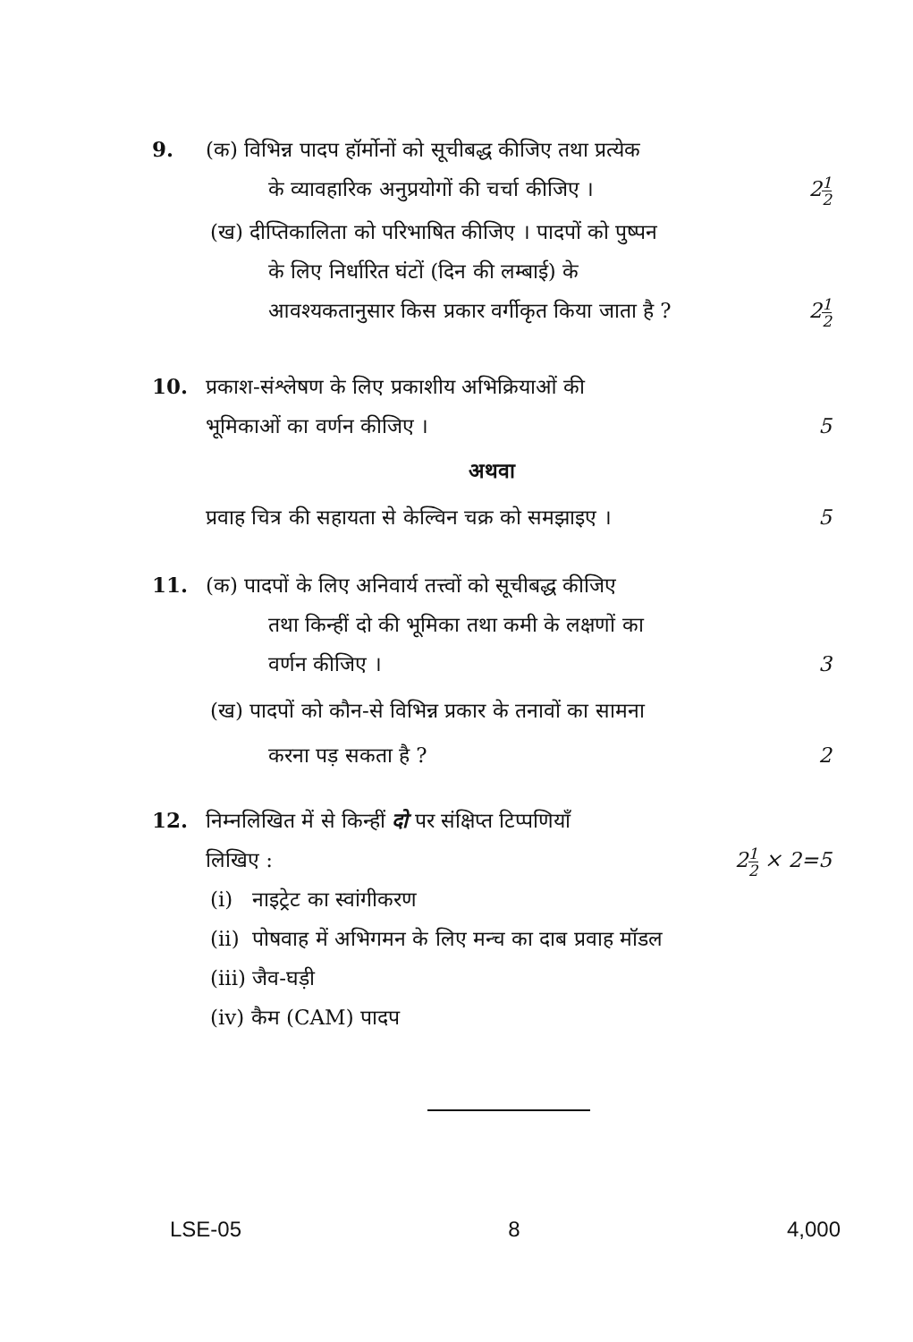9. (क) विभिन्न पादप हॉर्मोनों को सूचीबद्ध कीजिए तथा प्रत्येक
के व्यावहारिक अनुप्रयोगों की चर्चा कीजिए । 21 2
(ख) दीप्तिकालिता को परिभाषित कीजिए । पादपों को पुष्पन
के लिए निर्धारित घंटों (दिन की लम्बाई) के
आवश्यकतानुसार किस प्रकार वर्गीकृत किया जाता है ? 21 2
10. प्रकाश-संश्लेषण के लिए प्रकाशीय अभिक्रियाओं की
भूमिकाओं का वर्णन कीजिए । 5
अथवा
प्रवाह चित्र की सहायता से केल्विन चक्र को समझाइए । 5
11. (क) पादपों के लिए अनिवार्य तत्त्वों को सूचीबद्ध कीजिए
तथा किन्हीं दो की भूमिका तथा कमी के लक्षणों का
वर्णन कीजिए । 3
(ख) पादपों को कौन-से विभिन्न प्रकार के तनावों का सामना
करना पड़ सकता है ? 2
12. निम्नलिखित में से किन्हीं दो पर संक्षिप्त टिप्पणियाँ
लिखिए : 21 2 × 2=5
(i) नाइट्रेट का स्वांगीकरण
(ii) पोषवाह में अभिगमन के लिए मन्च का दाब प्रवाह मॉडल
(iii) जैव-घड़ी
(iv) कैम (CAM) पादप
LSE-05 8 4,000